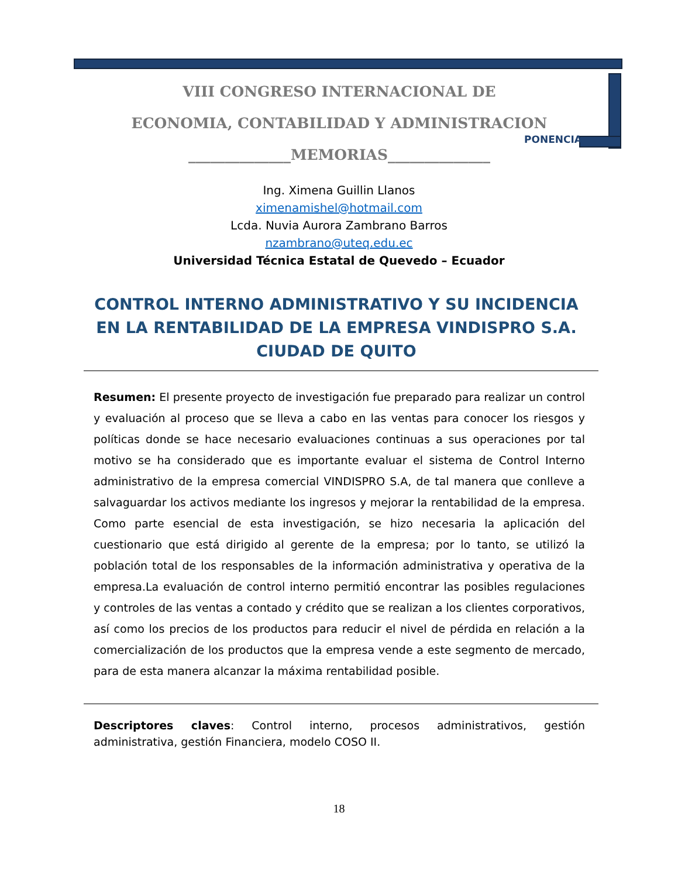VIII CONGRESO INTERNACIONAL DE
ECONOMIA, CONTABILIDAD Y ADMINISTRACION
______________MEMORIAS______________
PONENCIA
Ing. Ximena Guillin Llanos
ximenamishel@hotmail.com
Lcda. Nuvia Aurora Zambrano Barros
nzambrano@uteq.edu.ec
Universidad Técnica Estatal de Quevedo – Ecuador
CONTROL INTERNO ADMINISTRATIVO Y SU INCIDENCIA EN LA RENTABILIDAD DE LA EMPRESA VINDISPRO S.A. CIUDAD DE QUITO
Resumen: El presente proyecto de investigación fue preparado para realizar un control y evaluación al proceso que se lleva a cabo en las ventas para conocer los riesgos y políticas donde se hace necesario evaluaciones continuas a sus operaciones por tal motivo se ha considerado que es importante evaluar el sistema de Control Interno administrativo de la empresa comercial VINDISPRO S.A, de tal manera que conlleve a salvaguardar los activos mediante los ingresos y mejorar la rentabilidad de la empresa. Como parte esencial de esta investigación, se hizo necesaria la aplicación del cuestionario que está dirigido al gerente de la empresa; por lo tanto, se utilizó la población total de los responsables de la información administrativa y operativa de la empresa.La evaluación de control interno permitió encontrar las posibles regulaciones y controles de las ventas a contado y crédito que se realizan a los clientes corporativos, así como los precios de los productos para reducir el nivel de pérdida en relación a la comercialización de los productos que la empresa vende a este segmento de mercado, para de esta manera alcanzar la máxima rentabilidad posible.
Descriptores claves: Control interno, procesos administrativos, gestión administrativa, gestión Financiera, modelo COSO II.
18